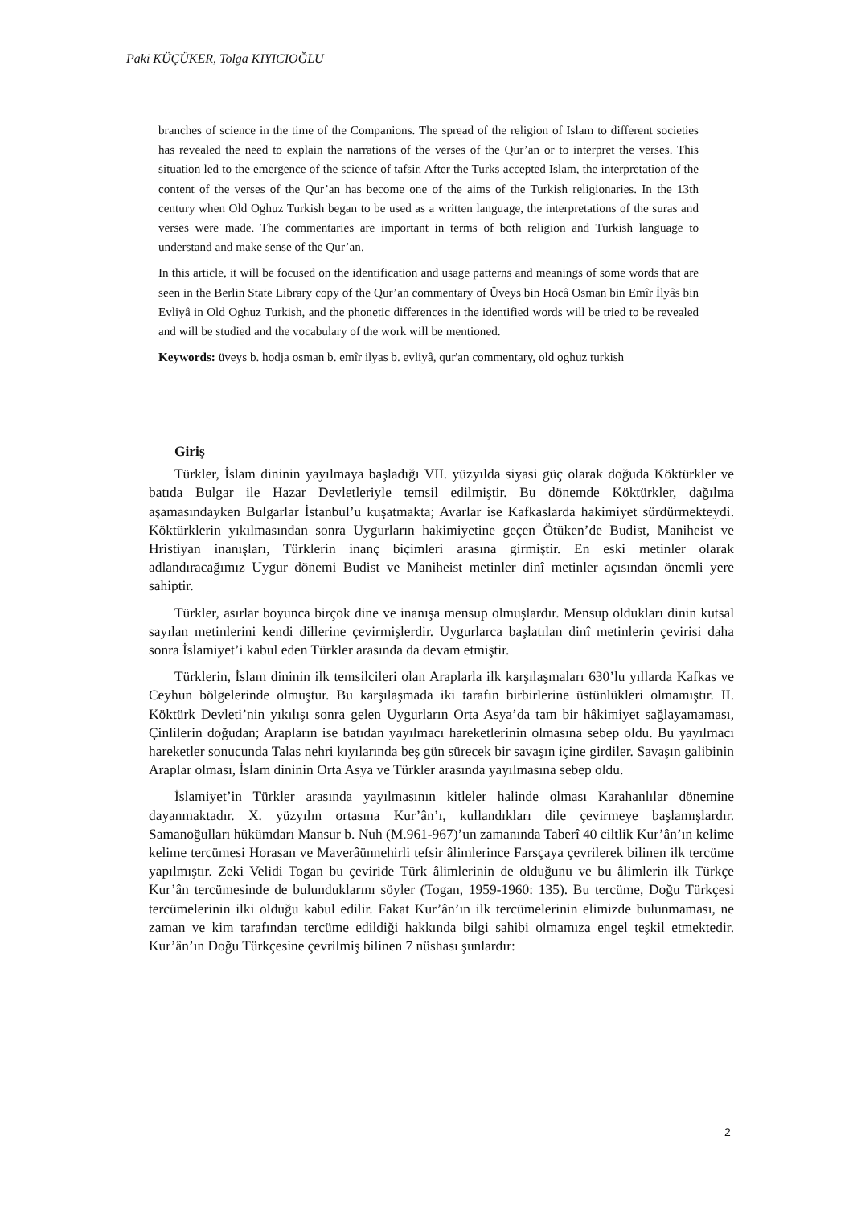Paki KÜÇÜKER, Tolga KIYICIOĞLU
branches of science in the time of the Companions. The spread of the religion of Islam to different societies has revealed the need to explain the narrations of the verses of the Qur’an or to interpret the verses. This situation led to the emergence of the science of tafsir. After the Turks accepted Islam, the interpretation of the content of the verses of the Qur’an has become one of the aims of the Turkish religionaries. In the 13th century when Old Oghuz Turkish began to be used as a written language, the interpretations of the suras and verses were made. The commentaries are important in terms of both religion and Turkish language to understand and make sense of the Qur’an.
In this article, it will be focused on the identification and usage patterns and meanings of some words that are seen in the Berlin State Library copy of the Qur’an commentary of Üveys bin Hocâ Osman bin Emîr İlyâs bin Evliyâ in Old Oghuz Turkish, and the phonetic differences in the identified words will be tried to be revealed and will be studied and the vocabulary of the work will be mentioned.
Keywords: üveys b. hodja osman b. emîr ilyas b. evliyâ, qur'an commentary, old oghuz turkish
Giriş
Türkler, İslam dininin yayılmaya başladığı VII. yüzyılda siyasi güç olarak doğuda Köktürkler ve batıda Bulgar ile Hazar Devletleriyle temsil edilmiştir. Bu dönemde Köktürkler, dağılma aşamasındayken Bulgarlar İstanbul’u kuşatmakta; Avarlar ise Kafkaslarda hakimiyet sürdürmekteydi. Köktürklerin yıkılmasından sonra Uygurların hakimiyetine geçen Ötüken’de Budist, Maniheist ve Hristiyan inanışları, Türklerin inanç biçimleri arasına girmiştir. En eski metinler olarak adlandıracağımız Uygur dönemi Budist ve Maniheist metinler dinî metinler açısından önemli yere sahiptir.
Türkler, asırlar boyunca birçok dine ve inanışa mensup olmuşlardır. Mensup oldukları dinin kutsal sayılan metinlerini kendi dillerine çevirmişlerdir. Uygurlarca başlatılan dinî metinlerin çevirisi daha sonra İslamiyet’i kabul eden Türkler arasında da devam etmiştir.
Türklerin, İslam dininin ilk temsilcileri olan Araplarla ilk karşılaşmaları 630’lu yıllarda Kafkas ve Ceyhun bölgelerinde olmuştur. Bu karşılaşmada iki tarafın birbirlerine üstünlükleri olmamıştır. II. Köktürk Devleti’nin yıkılışı sonra gelen Uygurların Orta Asya’da tam bir hâkimiyet sağlayamaması, Çinlilerin doğudan; Arapların ise batıdan yayılmacı hareketlerinin olmasına sebep oldu. Bu yayılmacı hareketler sonucunda Talas nehri kıyılarında beş gün sürecek bir savaşın içine girdiler. Savaşın galibinin Araplar olması, İslam dininin Orta Asya ve Türkler arasında yayılmasına sebep oldu.
İslamiyet’in Türkler arasında yayılmasının kitleler halinde olması Karahanlılar dönemine dayanmaktadır. X. yüzyılın ortasına Kur’ân’ı, kullandıkları dile çevirmeye başlamışlardır. Samanoğulları hükümdarı Mansur b. Nuh (M.961-967)’un zamanında Taberî 40 ciltlik Kur’ân’ın kelime kelime tercümesi Horasan ve Maverâünnehirli tefsir âlimlerince Farsçaya çevrilerek bilinen ilk tercüme yapılmıştır. Zeki Velidi Togan bu çeviride Türk âlimlerinin de olduğunu ve bu âlimlerin ilk Türkçe Kur’ân tercümesinde de bulunduklarını söyler (Togan, 1959-1960: 135). Bu tercüme, Doğu Türkçesi tercümelerinin ilki olduğu kabul edilir. Fakat Kur’ân’ın ilk tercümelerinin elimizde bulunmaması, ne zaman ve kim tarafından tercüme edildiği hakkında bilgi sahibi olmamıza engel teşkil etmektedir. Kur’ân’ın Doğu Türkçesine çevrilmiş bilinen 7 nüshası şunlardır:
2